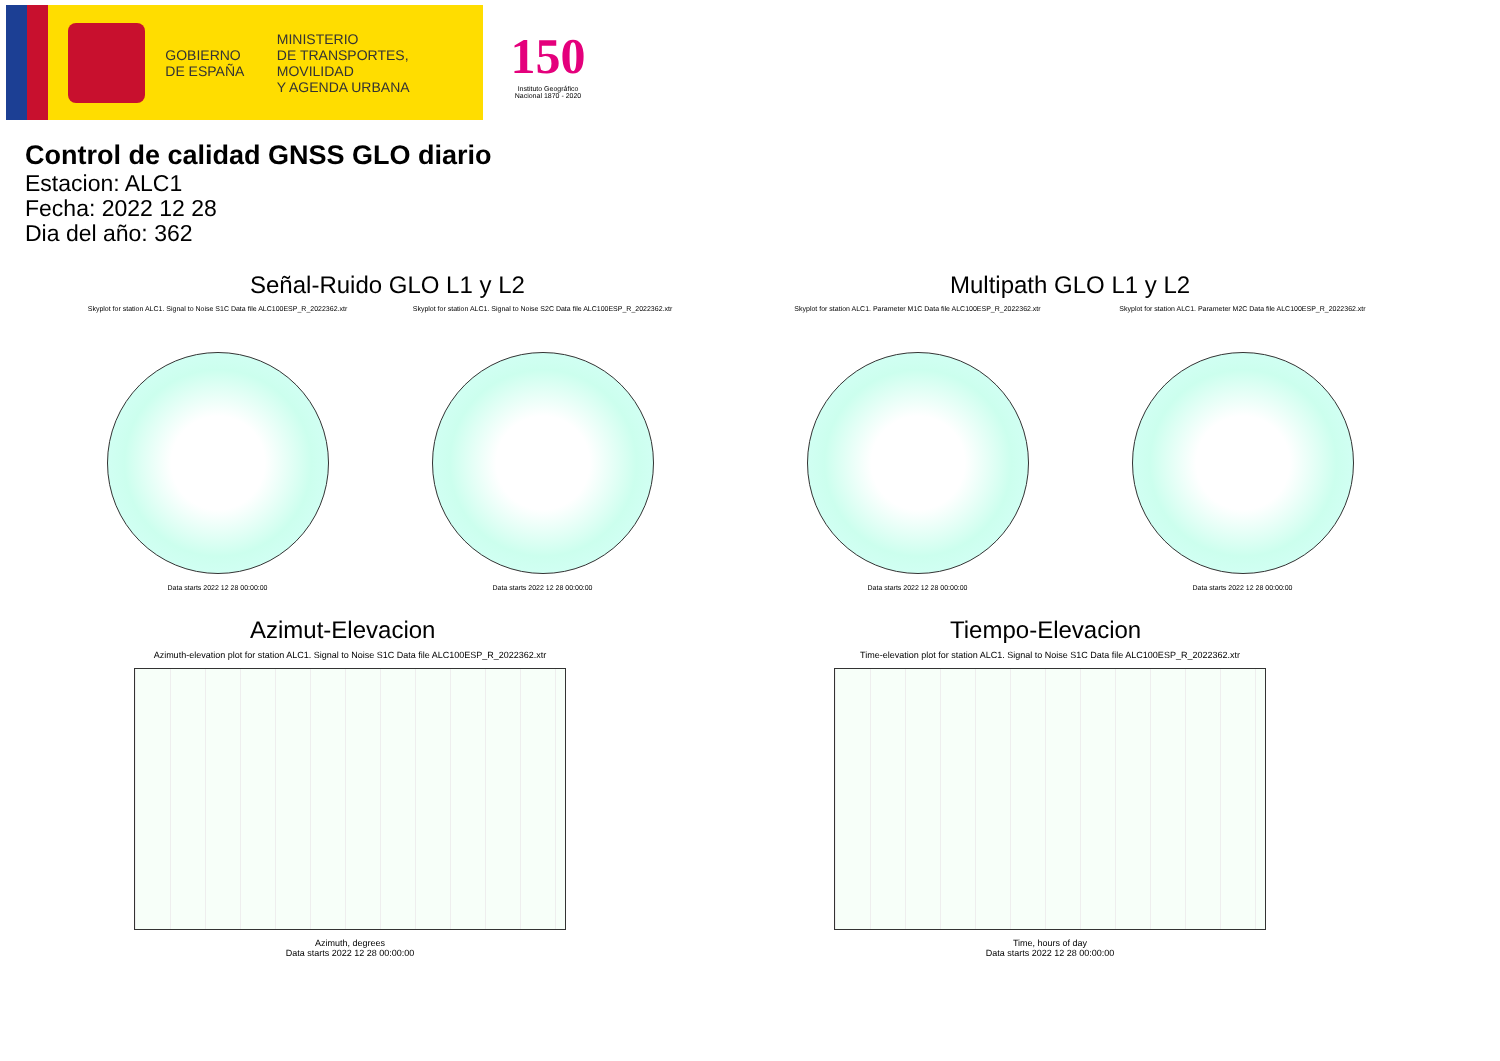GOBIERNO
DE ESPAÑA
MINISTERIO
DE TRANSPORTES, MOVILIDAD
Y AGENDA URBANA
150
Instituto Geográfico Nacional 1870 - 2020
Control de calidad GNSS GLO diario
Estacion: ALC1
Fecha: 2022 12 28
Dia del año: 362
Señal-Ruido GLO L1 y L2
Skyplot for station ALC1. Signal to Noise S1C Data file ALC100ESP_R_2022362.xtr
Data starts 2022 12 28 00:00:00
Skyplot for station ALC1. Signal to Noise S2C Data file ALC100ESP_R_2022362.xtr
Data starts 2022 12 28 00:00:00
Multipath GLO L1 y L2
Skyplot for station ALC1. Parameter M1C Data file ALC100ESP_R_2022362.xtr
Data starts 2022 12 28 00:00:00
Skyplot for station ALC1. Parameter M2C Data file ALC100ESP_R_2022362.xtr
Data starts 2022 12 28 00:00:00
Azimut-Elevacion
Azimuth-elevation plot for station ALC1. Signal to Noise S1C Data file ALC100ESP_R_2022362.xtr
Azimuth, degrees
Data starts 2022 12 28 00:00:00
Tiempo-Elevacion
Time-elevation plot for station ALC1. Signal to Noise S1C Data file ALC100ESP_R_2022362.xtr
Time, hours of day
Data starts 2022 12 28 00:00:00